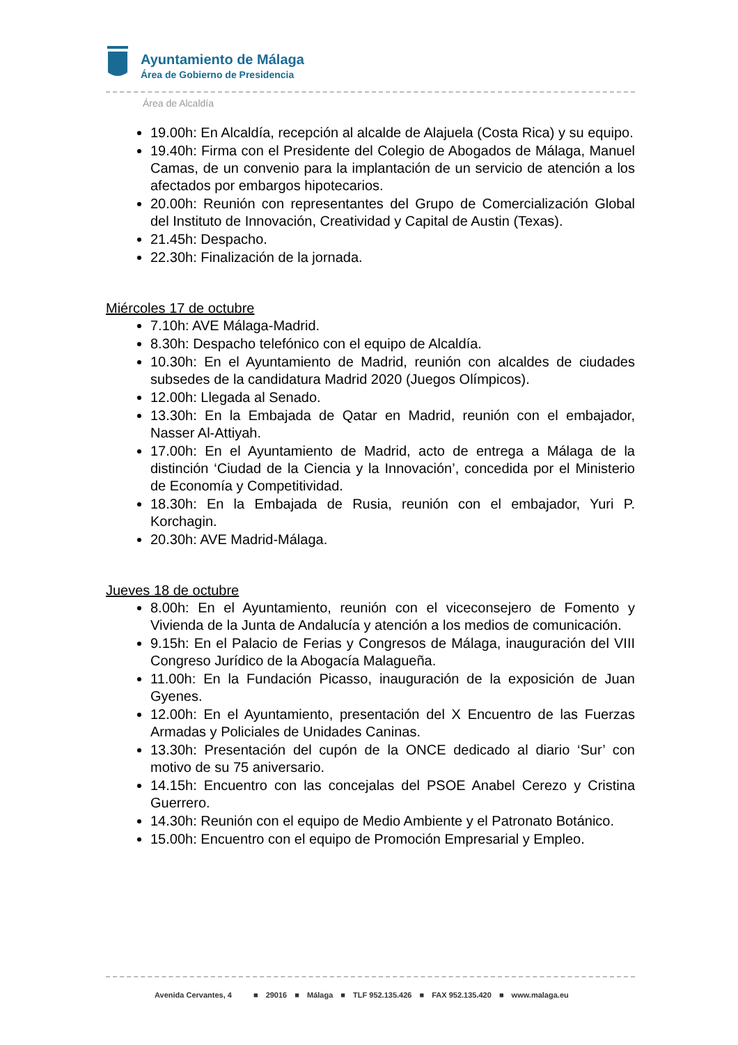Ayuntamiento de Málaga
Área de Gobierno de Presidencia
Área de Alcaldía
19.00h: En Alcaldía, recepción al alcalde de Alajuela (Costa Rica) y su equipo.
19.40h: Firma con el Presidente del Colegio de Abogados de Málaga, Manuel Camas, de un convenio para la implantación de un servicio de atención a los afectados por embargos hipotecarios.
20.00h: Reunión con representantes del Grupo de Comercialización Global del Instituto de Innovación, Creatividad y Capital de Austin (Texas).
21.45h: Despacho.
22.30h: Finalización de la jornada.
Miércoles 17 de octubre
7.10h: AVE Málaga-Madrid.
8.30h: Despacho telefónico con el equipo de Alcaldía.
10.30h: En el Ayuntamiento de Madrid, reunión con alcaldes de ciudades subsedes de la candidatura Madrid 2020 (Juegos Olímpicos).
12.00h: Llegada al Senado.
13.30h: En la Embajada de Qatar en Madrid, reunión con el embajador, Nasser Al-Attiyah.
17.00h: En el Ayuntamiento de Madrid, acto de entrega a Málaga de la distinción ‘Ciudad de la Ciencia y la Innovación’, concedida por el Ministerio de Economía y Competitividad.
18.30h: En la Embajada de Rusia, reunión con el embajador, Yuri P. Korchagin.
20.30h: AVE Madrid-Málaga.
Jueves 18 de octubre
8.00h: En el Ayuntamiento, reunión con el viceconsejero de Fomento y Vivienda de la Junta de Andalucía y atención a los medios de comunicación.
9.15h: En el Palacio de Ferias y Congresos de Málaga, inauguración del VIII Congreso Jurídico de la Abogacía Malagueña.
11.00h: En la Fundación Picasso, inauguración de la exposición de Juan Gyenes.
12.00h: En el Ayuntamiento, presentación del X Encuentro de las Fuerzas Armadas y Policiales de Unidades Caninas.
13.30h: Presentación del cupón de la ONCE dedicado al diario ‘Sur’ con motivo de su 75 aniversario.
14.15h: Encuentro con las concejalas del PSOE Anabel Cerezo y Cristina Guerrero.
14.30h: Reunión con el equipo de Medio Ambiente y el Patronato Botánico.
15.00h: Encuentro con el equipo de Promoción Empresarial y Empleo.
Avenida Cervantes, 4 ■ 29016 ■ Málaga ■ TLF 952.135.426 ■ FAX 952.135.420 ■ www.malaga.eu